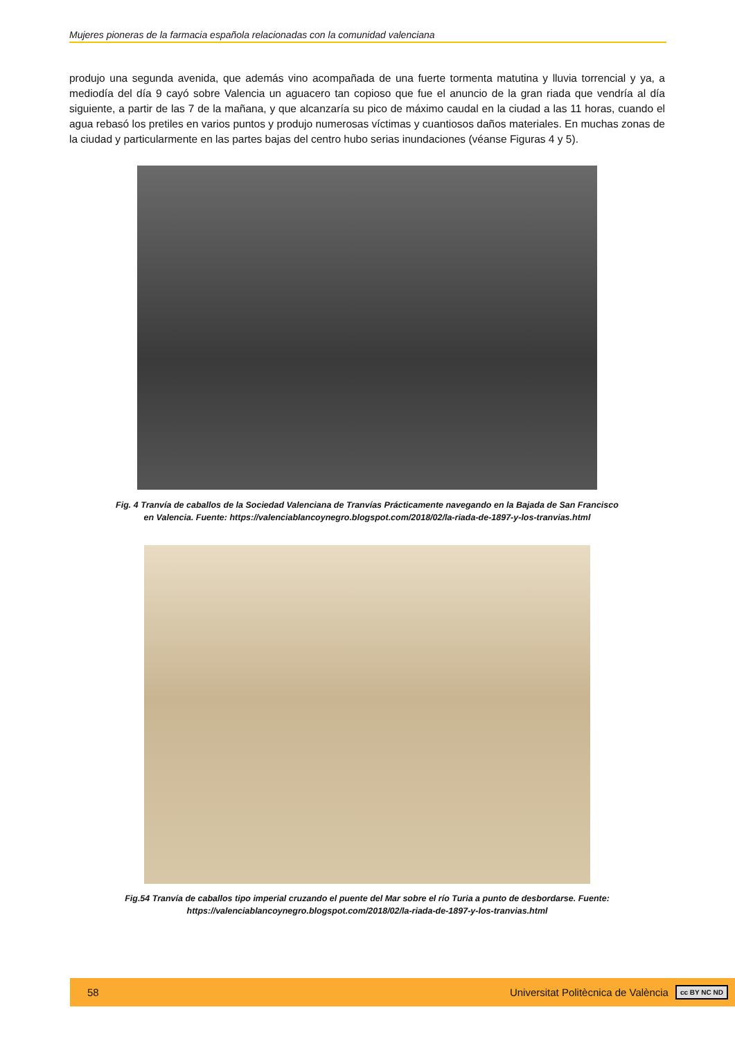Mujeres pioneras de la farmacia española relacionadas con la comunidad valenciana
produjo una segunda avenida, que además vino acompañada de una fuerte tormenta matutina y lluvia torrencial y ya, a mediodía del día 9 cayó sobre Valencia un aguacero tan copioso que fue el anuncio de la gran riada que vendría al día siguiente, a partir de las 7 de la mañana, y que alcanzaría su pico de máximo caudal en la ciudad a las 11 horas, cuando el agua rebasó los pretiles en varios puntos y produjo numerosas víctimas y cuantiosos daños materiales. En muchas zonas de la ciudad y particularmente en las partes bajas del centro hubo serias inundaciones (véanse Figuras 4 y 5).
Fig. 4 Tranvía de caballos de la Sociedad Valenciana de Tranvías Prácticamente navegando en la Bajada de San Francisco en Valencia. Fuente: https://valenciablancoynegro.blogspot.com/2018/02/la-riada-de-1897-y-los-tranvias.html
Fig.54 Tranvía de caballos tipo imperial cruzando el puente del Mar sobre el río Turia a punto de desbordarse. Fuente: https://valenciablancoynegro.blogspot.com/2018/02/la-riada-de-1897-y-los-tranvias.html
58 Universitat Politècnica de València cc BY NC ND